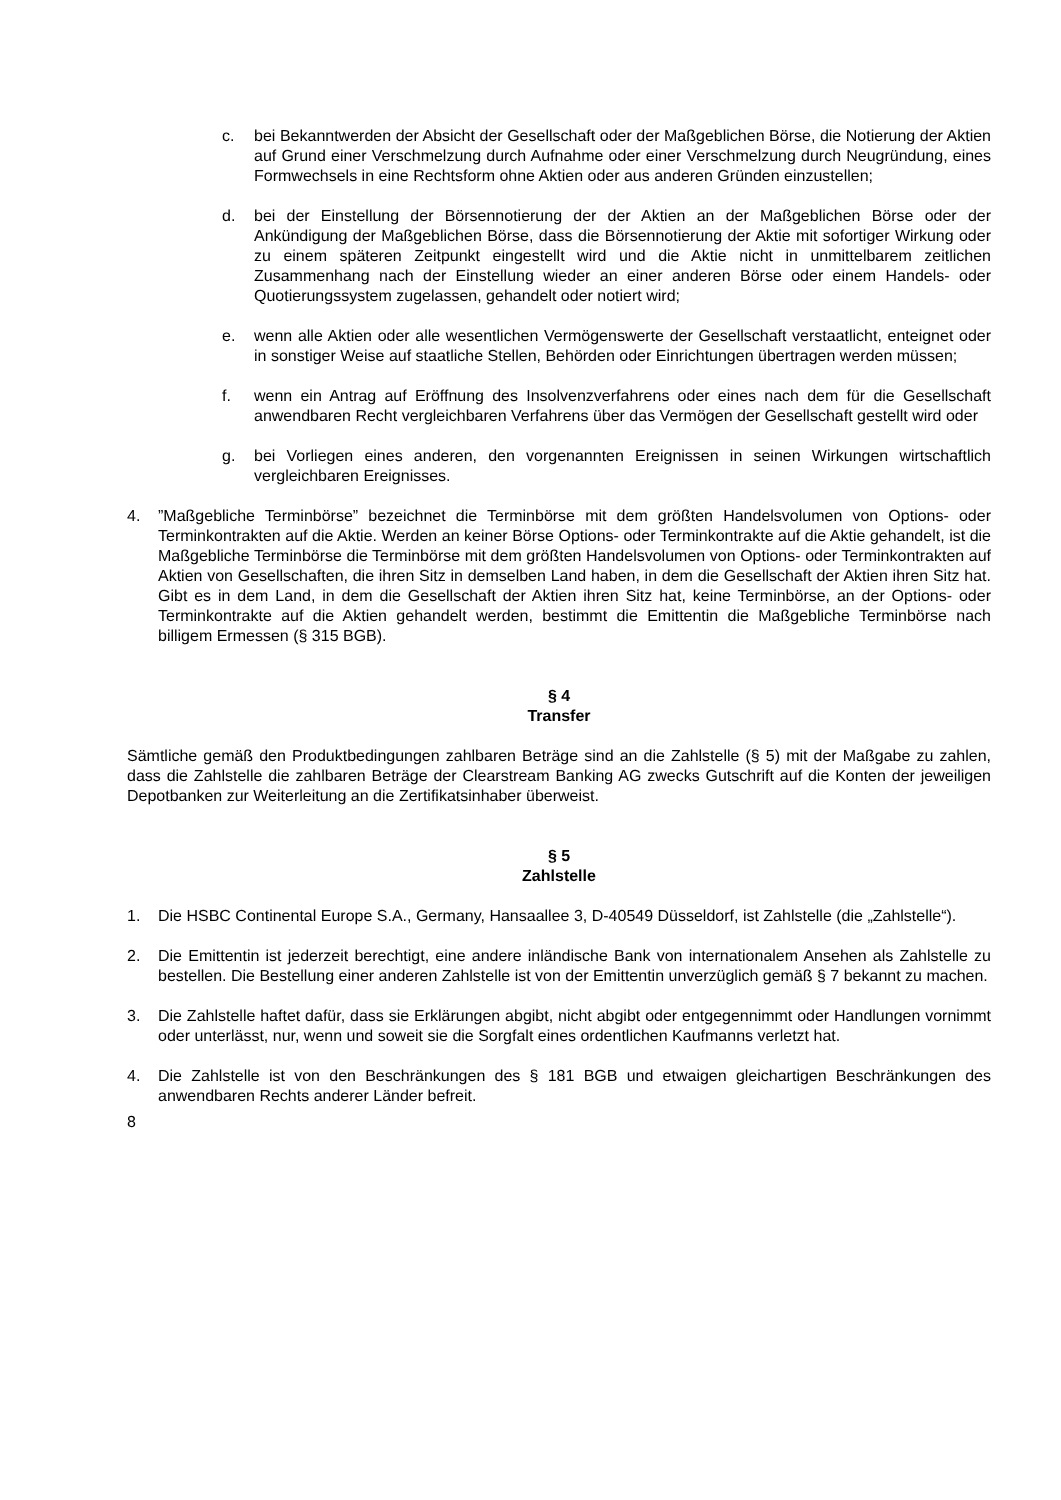c. bei Bekanntwerden der Absicht der Gesellschaft oder der Maßgeblichen Börse, die Notierung der Aktien auf Grund einer Verschmelzung durch Aufnahme oder einer Verschmelzung durch Neugründung, eines Formwechsels in eine Rechtsform ohne Aktien oder aus anderen Gründen einzustellen;
d. bei der Einstellung der Börsennotierung der der Aktien an der Maßgeblichen Börse oder der Ankündigung der Maßgeblichen Börse, dass die Börsennotierung der Aktie mit sofortiger Wirkung oder zu einem späteren Zeitpunkt eingestellt wird und die Aktie nicht in unmittelbarem zeitlichen Zusammenhang nach der Einstellung wieder an einer anderen Börse oder einem Handels- oder Quotierungssystem zugelassen, gehandelt oder notiert wird;
e. wenn alle Aktien oder alle wesentlichen Vermögenswerte der Gesellschaft verstaatlicht, enteignet oder in sonstiger Weise auf staatliche Stellen, Behörden oder Einrichtungen übertragen werden müssen;
f. wenn ein Antrag auf Eröffnung des Insolvenzverfahrens oder eines nach dem für die Gesellschaft anwendbaren Recht vergleichbaren Verfahrens über das Vermögen der Gesellschaft gestellt wird oder
g. bei Vorliegen eines anderen, den vorgenannten Ereignissen in seinen Wirkungen wirtschaftlich vergleichbaren Ereignisses.
4.”Maßgebliche Terminbörse” bezeichnet die Terminbörse mit dem größten Handelsvolumen von Options- oder Terminkontrakten auf die Aktie. Werden an keiner Börse Options- oder Terminkontrakte auf die Aktie gehandelt, ist die Maßgebliche Terminbörse die Terminbörse mit dem größten Handelsvolumen von Options- oder Terminkontrakten auf Aktien von Gesellschaften, die ihren Sitz in demselben Land haben, in dem die Gesellschaft der Aktien ihren Sitz hat. Gibt es in dem Land, in dem die Gesellschaft der Aktien ihren Sitz hat, keine Terminbörse, an der Options- oder Terminkontrakte auf die Aktien gehandelt werden, bestimmt die Emittentin die Maßgebliche Terminbörse nach billigem Ermessen (§ 315 BGB).
§ 4
Transfer
Sämtliche gemäß den Produktbedingungen zahlbaren Beträge sind an die Zahlstelle (§ 5) mit der Maßgabe zu zahlen, dass die Zahlstelle die zahlbaren Beträge der Clearstream Banking AG zwecks Gutschrift auf die Konten der jeweiligen Depotbanken zur Weiterleitung an die Zertifikatsinhaber überweist.
§ 5
Zahlstelle
1. Die HSBC Continental Europe S.A., Germany, Hansaallee 3, D-40549 Düsseldorf, ist Zahlstelle (die „Zahlstelle“).
2. Die Emittentin ist jederzeit berechtigt, eine andere inländische Bank von internationalem Ansehen als Zahlstelle zu bestellen. Die Bestellung einer anderen Zahlstelle ist von der Emittentin unverzüglich gemäß § 7 bekannt zu machen.
3. Die Zahlstelle haftet dafür, dass sie Erklärungen abgibt, nicht abgibt oder entgegennimmt oder Handlungen vornimmt oder unterlässt, nur, wenn und soweit sie die Sorgfalt eines ordentlichen Kaufmanns verletzt hat.
4. Die Zahlstelle ist von den Beschränkungen des § 181 BGB und etwaigen gleichartigen Beschränkungen des anwendbaren Rechts anderer Länder befreit.
8